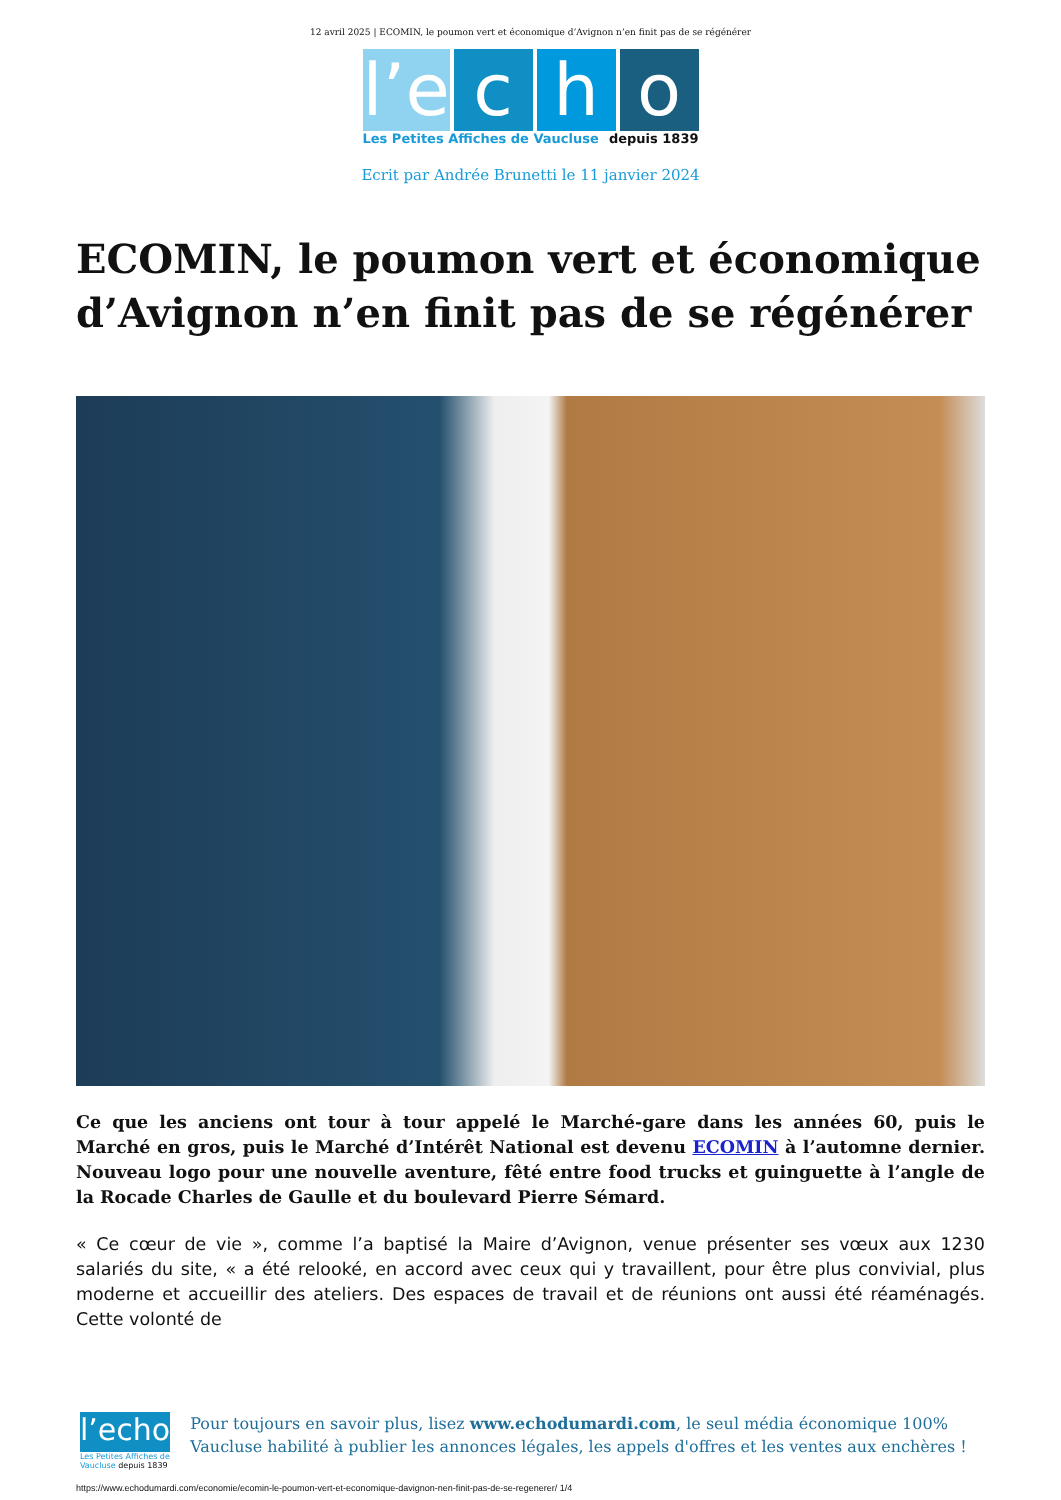12 avril 2025 | ECOMIN, le poumon vert et économique d’Avignon n’en finit pas de se régénérer
l’e c h o
Les Petites Affiches de Vaucluse depuis 1839
Ecrit par Andrée Brunetti le 11 janvier 2024
ECOMIN, le poumon vert et économique d’Avignon n’en finit pas de se régénérer
Ce que les anciens ont tour à tour appelé le Marché-gare dans les années 60, puis le Marché en gros, puis le Marché d’Intérêt National est devenu ECOMIN à l’automne dernier. Nouveau logo pour une nouvelle aventure, fêté entre food trucks et guinguette à l’angle de la Rocade Charles de Gaulle et du boulevard Pierre Sémard.
« Ce cœur de vie », comme l’a baptisé la Maire d’Avignon, venue présenter ses vœux aux 1230 salariés du site, « a été relooké, en accord avec ceux qui y travaillent, pour être plus convivial, plus moderne et accueillir des ateliers. Des espaces de travail et de réunions ont aussi été réaménagés. Cette volonté de
l’echo
Les Petites Affiches de Vaucluse depuis 1839
Pour toujours en savoir plus, lisez www.echodumardi.com, le seul média économique 100% Vaucluse habilité à publier les annonces légales, les appels d'offres et les ventes aux enchères !
https://www.echodumardi.com/economie/ecomin-le-poumon-vert-et-economique-davignon-nen-finit-pas-de-se-regenerer/ 1/4